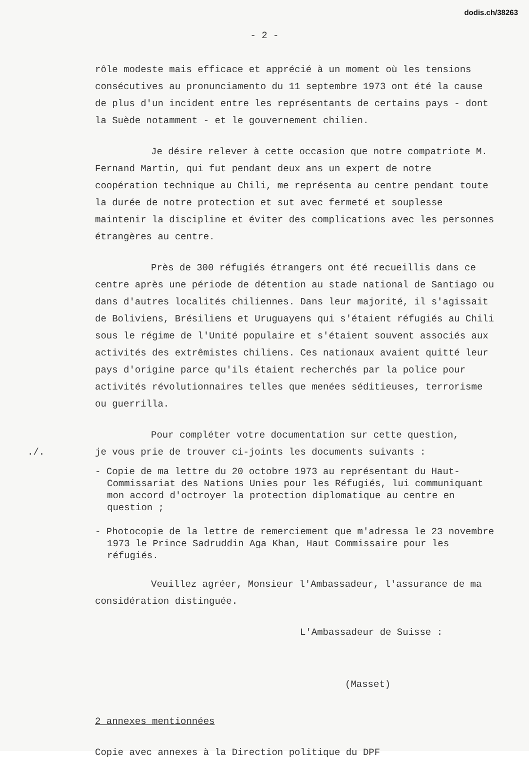dodis.ch/38263
- 2 -
rôle modeste mais efficace et apprécié à un moment où les tensions consécutives au pronunciamento du 11 septembre 1973 ont été la cause de plus d'un incident entre les représentants de certains pays - dont la Suède notamment - et le gouvernement chilien.
Je désire relever à cette occasion que notre compatriote M. Fernand Martin, qui fut pendant deux ans un expert de notre coopération technique au Chili, me représenta au centre pendant toute la durée de notre protection et sut avec fermeté et souplesse maintenir la discipline et éviter des complications avec les personnes étrangères au centre.
Près de 300 réfugiés étrangers ont été recueillis dans ce centre après une période de détention au stade national de Santiago ou dans d'autres localités chiliennes. Dans leur majorité, il s'agissait de Boliviens, Brésiliens et Uruguayens qui s'étaient réfugiés au Chili sous le régime de l'Unité populaire et s'étaient souvent associés aux activités des extrêmistes chiliens. Ces nationaux avaient quitté leur pays d'origine parce qu'ils étaient recherchés par la police pour activités révolutionnaires telles que menées séditieuses, terrorisme ou guerrilla.
Pour compléter votre documentation sur cette question,
./. je vous prie de trouver ci-joints les documents suivants :
- Copie de ma lettre du 20 octobre 1973 au représentant du Haut-Commissariat des Nations Unies pour les Réfugiés, lui communiquant mon accord d'octroyer la protection diplomatique au centre en question ;
- Photocopie de la lettre de remerciement que m'adressa le 23 novembre 1973 le Prince Sadruddin Aga Khan, Haut Commissaire pour les réfugiés.
Veuillez agréer, Monsieur l'Ambassadeur, l'assurance de ma considération distinguée.
L'Ambassadeur de Suisse :
(Masset)
2 annexes mentionnées
Copie avec annexes à la Direction politique du DPF